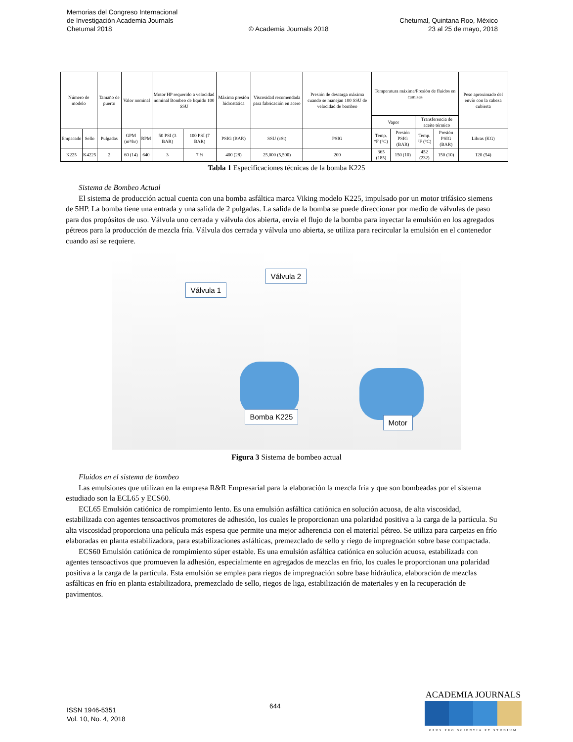Memorias del Congreso Internacional
de Investigación Academia Journals
Chetumal 2018
© Academia Journals 2018
Chetumal, Quintana Roo, México
23 al 25 de mayo, 2018
| Número de modelo | | Tamaño de puerto | Valor nominal | | Motor HP requerido a velocidad nominal Bombeo de líquido 100 SSU | | Máxima presión hidrostática | Viscosidad recomendada para fabricación en acero | Presión de descarga máxima cuando se manejan 100 SSU de velocidad de bombeo | Temperatura máxima/Presión de fluidos en camisas | | | | Peso aproximado del envío con la cabeza cubierta |
| --- | --- | --- | --- | --- | --- | --- | --- | --- | --- | --- | --- | --- | --- | --- |
| | | | | | | | | | | Vapor | | Transferencia de aceite térmico | | |
| Empacado | Sello | Pulgadas | GPM (m³/hr) | RPM | 50 PSI (3 BAR) | 100 PSI (7 BAR) | PSIG (BAR) | SSU (cSt) | PSIG | Temp. °F (°C) | Presión PSIG (BAR) | Temp. °F (°C) | Presión PSIG (BAR) | Libras (KG) |
| K225 | K4225 | 2 | 60 (14) | 640 | 3 | 7 ½ | 400 (28) | 25,000 (5,500) | 200 | 365 (185) | 150 (10) | 452 (232) | 150 (10) | 120 (54) |
Tabla 1 Especificaciones técnicas de la bomba K225
Sistema de Bombeo Actual
El sistema de producción actual cuenta con una bomba asfáltica marca Viking modelo K225, impulsado por un motor trifásico siemens de 5HP. La bomba tiene una entrada y una salida de 2 pulgadas. La salida de la bomba se puede direccionar por medio de válvulas de paso para dos propósitos de uso. Válvula uno cerrada y válvula dos abierta, envía el flujo de la bomba para inyectar la emulsión en los agregados pétreos para la producción de mezcla fría. Válvula dos cerrada y válvula uno abierta, se utiliza para recircular la emulsión en el contenedor cuando así se requiere.
Válvula 1
Válvula 2
Bomba K225
Motor
Figura 3 Sistema de bombeo actual
Fluidos en el sistema de bombeo
Las emulsiones que utilizan en la empresa R&R Empresarial para la elaboración la mezcla fría y que son bombeadas por el sistema estudiado son la ECL65 y ECS60.
ECL65 Emulsión catiónica de rompimiento lento. Es una emulsión asfáltica catiónica en solución acuosa, de alta viscosidad, estabilizada con agentes tensoactivos promotores de adhesión, los cuales le proporcionan una polaridad positiva a la carga de la partícula. Su alta viscosidad proporciona una película más espesa que permite una mejor adherencia con el material pétreo. Se utiliza para carpetas en frío elaboradas en planta estabilizadora, para estabilizaciones asfálticas, premezclado de sello y riego de impregnación sobre base compactada.
ECS60 Emulsión catiónica de rompimiento súper estable. Es una emulsión asfáltica catiónica en solución acuosa, estabilizada con agentes tensoactivos que promueven la adhesión, especialmente en agregados de mezclas en frío, los cuales le proporcionan una polaridad positiva a la carga de la partícula. Esta emulsión se emplea para riegos de impregnación sobre base hidráulica, elaboración de mezclas asfálticas en frío en planta estabilizadora, premezclado de sello, riegos de liga, estabilización de materiales y en la recuperación de pavimentos.
ISSN 1946-5351
Vol. 10, No. 4, 2018
644
ACADEMIA JOURNALS
OPUS PRO SCIENTIA ET STUDIUM